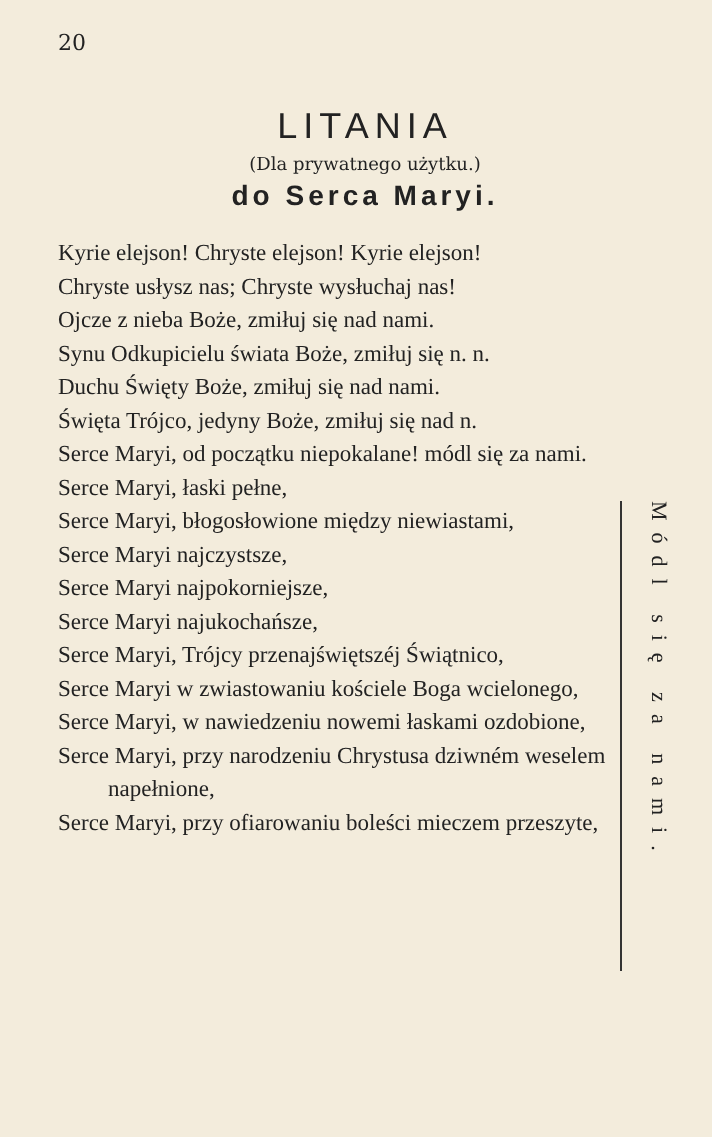20
LITANIA
(Dla prywatnego użytku.)
do Serca Maryi.
Kyrie elejson! Chryste elejson! Kyrie elejson!
Chryste usłysz nas; Chryste wysłuchaj nas!
Ojcze z nieba Boże, zmiłuj się nad nami.
Synu Odkupicielu świata Boże, zmiłuj się n. n.
Duchu Święty Boże, zmiłuj się nad nami.
Święta Trójco, jedyny Boże, zmiłuj się nad n.
Serce Maryi, od początku niepokalane! módl się za nami.
Serce Maryi, łaski pełne,
Serce Maryi, błogosłowione między niewiastami,
Serce Maryi najczystsze,
Serce Maryi najpokorniejsze,
Serce Maryi najukochańsze,
Serce Maryi, Trójcy przenajświętszéj Świątnico,
Serce Maryi w zwiastowaniu kościele Boga wcielonego,
Serce Maryi, w nawiedzeniu nowemi łaskami ozdobione,
Serce Maryi, przy narodzeniu Chrystusa dziwném weselem napełnione,
Serce Maryi, przy ofiarowaniu boleści mieczem przeszyte,
Módl się za nami.